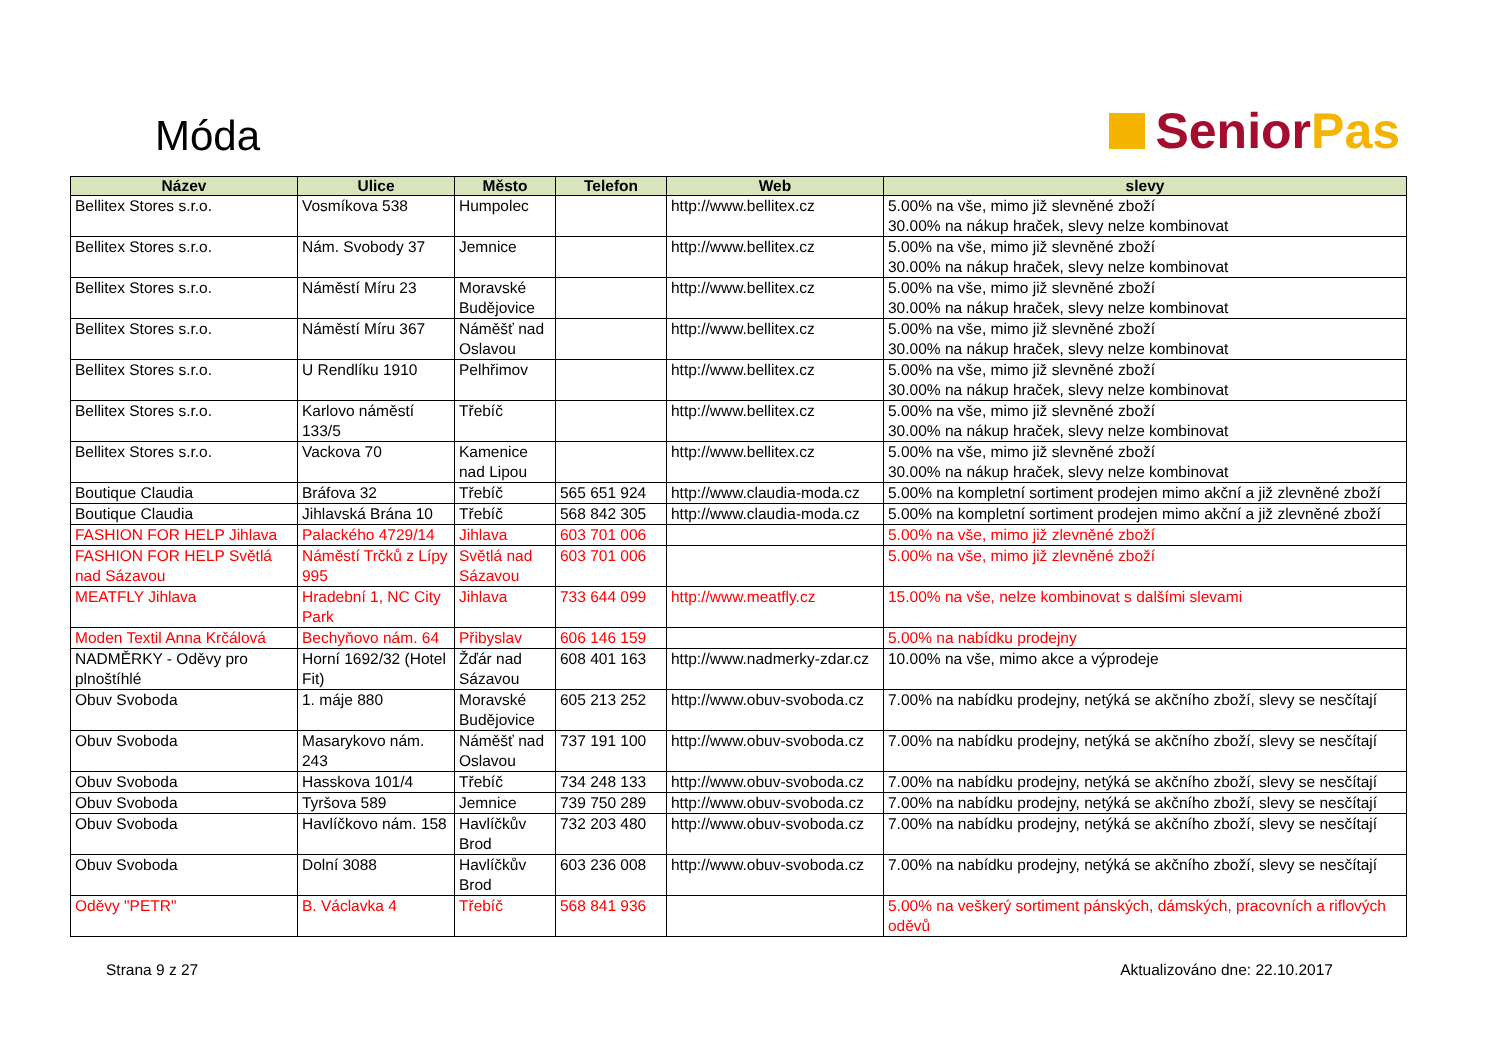Móda
Senior Pas
| Název | Ulice | Město | Telefon | Web | slevy |
| --- | --- | --- | --- | --- | --- |
| Bellitex Stores s.r.o. | Vosmíkova 538 | Humpolec | | http://www.bellitex.cz | 5.00% na vše, mimo již slevněné zboží 30.00% na nákup hraček, slevy nelze kombinovat |
| Bellitex Stores s.r.o. | Nám. Svobody 37 | Jemnice | | http://www.bellitex.cz | 5.00% na vše, mimo již slevněné zboží 30.00% na nákup hraček, slevy nelze kombinovat |
| Bellitex Stores s.r.o. | Náměstí Míru 23 | Moravské Budějovice | | http://www.bellitex.cz | 5.00% na vše, mimo již slevněné zboží 30.00% na nákup hraček, slevy nelze kombinovat |
| Bellitex Stores s.r.o. | Náměstí Míru 367 | Náměšť nad Oslavou | | http://www.bellitex.cz | 5.00% na vše, mimo již slevněné zboží 30.00% na nákup hraček, slevy nelze kombinovat |
| Bellitex Stores s.r.o. | U Rendlíku 1910 | Pelhřimov | | http://www.bellitex.cz | 5.00% na vše, mimo již slevněné zboží 30.00% na nákup hraček, slevy nelze kombinovat |
| Bellitex Stores s.r.o. | Karlovo náměstí 133/5 | Třebíč | | http://www.bellitex.cz | 5.00% na vše, mimo již slevněné zboží 30.00% na nákup hraček, slevy nelze kombinovat |
| Bellitex Stores s.r.o. | Vackova 70 | Kamenice nad Lipou | | http://www.bellitex.cz | 5.00% na vše, mimo již slevněné zboží 30.00% na nákup hraček, slevy nelze kombinovat |
| Boutique Claudia | Bráfova 32 | Třebíč | 565 651 924 | http://www.claudia-moda.cz | 5.00% na kompletní sortiment prodejen mimo akční a již zlevněné zboží |
| Boutique Claudia | Jihlavská Brána 10 | Třebíč | 568 842 305 | http://www.claudia-moda.cz | 5.00% na kompletní sortiment prodejen mimo akční a již zlevněné zboží |
| FASHION FOR HELP Jihlava | Palackého 4729/14 | Jihlava | 603 701 006 | | 5.00% na vše, mimo již zlevněné zboží |
| FASHION FOR HELP Světlá nad Sázavou | Náměstí Trčků z Lípy 995 | Světlá nad Sázavou | 603 701 006 | | 5.00% na vše, mimo již zlevněné zboží |
| MEATFLY Jihlava | Hradební 1, NC City Park | Jihlava | 733 644 099 | http://www.meatfly.cz | 15.00% na vše, nelze kombinovat s dalšími slevami |
| Moden Textil Anna Krčálová | Bechyňovo nám. 64 | Přibyslav | 606 146 159 | | 5.00% na nabídku prodejny |
| NADMĚRKY - Oděvy pro plnoštíhlé | Horní 1692/32 (Hotel Fit) | Žďár nad Sázavou | 608 401 163 | http://www.nadmerky-zdar.cz | 10.00% na vše, mimo akce a výprodeje |
| Obuv Svoboda | 1. máje 880 | Moravské Budějovice | 605 213 252 | http://www.obuv-svoboda.cz | 7.00% na nabídku prodejny, netýká se akčního zboží, slevy se nesčítají |
| Obuv Svoboda | Masarykovo nám. 243 | Náměšť nad Oslavou | 737 191 100 | http://www.obuv-svoboda.cz | 7.00% na nabídku prodejny, netýká se akčního zboží, slevy se nesčítají |
| Obuv Svoboda | Hasskova 101/4 | Třebíč | 734 248 133 | http://www.obuv-svoboda.cz | 7.00% na nabídku prodejny, netýká se akčního zboží, slevy se nesčítají |
| Obuv Svoboda | Tyršova 589 | Jemnice | 739 750 289 | http://www.obuv-svoboda.cz | 7.00% na nabídku prodejny, netýká se akčního zboží, slevy se nesčítají |
| Obuv Svoboda | Havlíčkovo nám. 158 | Havlíčkův Brod | 732 203 480 | http://www.obuv-svoboda.cz | 7.00% na nabídku prodejny, netýká se akčního zboží, slevy se nesčítají |
| Obuv Svoboda | Dolní 3088 | Havlíčkův Brod | 603 236 008 | http://www.obuv-svoboda.cz | 7.00% na nabídku prodejny, netýká se akčního zboží, slevy se nesčítají |
| Oděvy "PETR" | B. Václavka 4 | Třebíč | 568 841 936 | | 5.00% na veškerý sortiment pánských, dámských, pracovních a riflových oděvů |
Strana 9 z 27 Aktualizováno dne: 22.10.2017